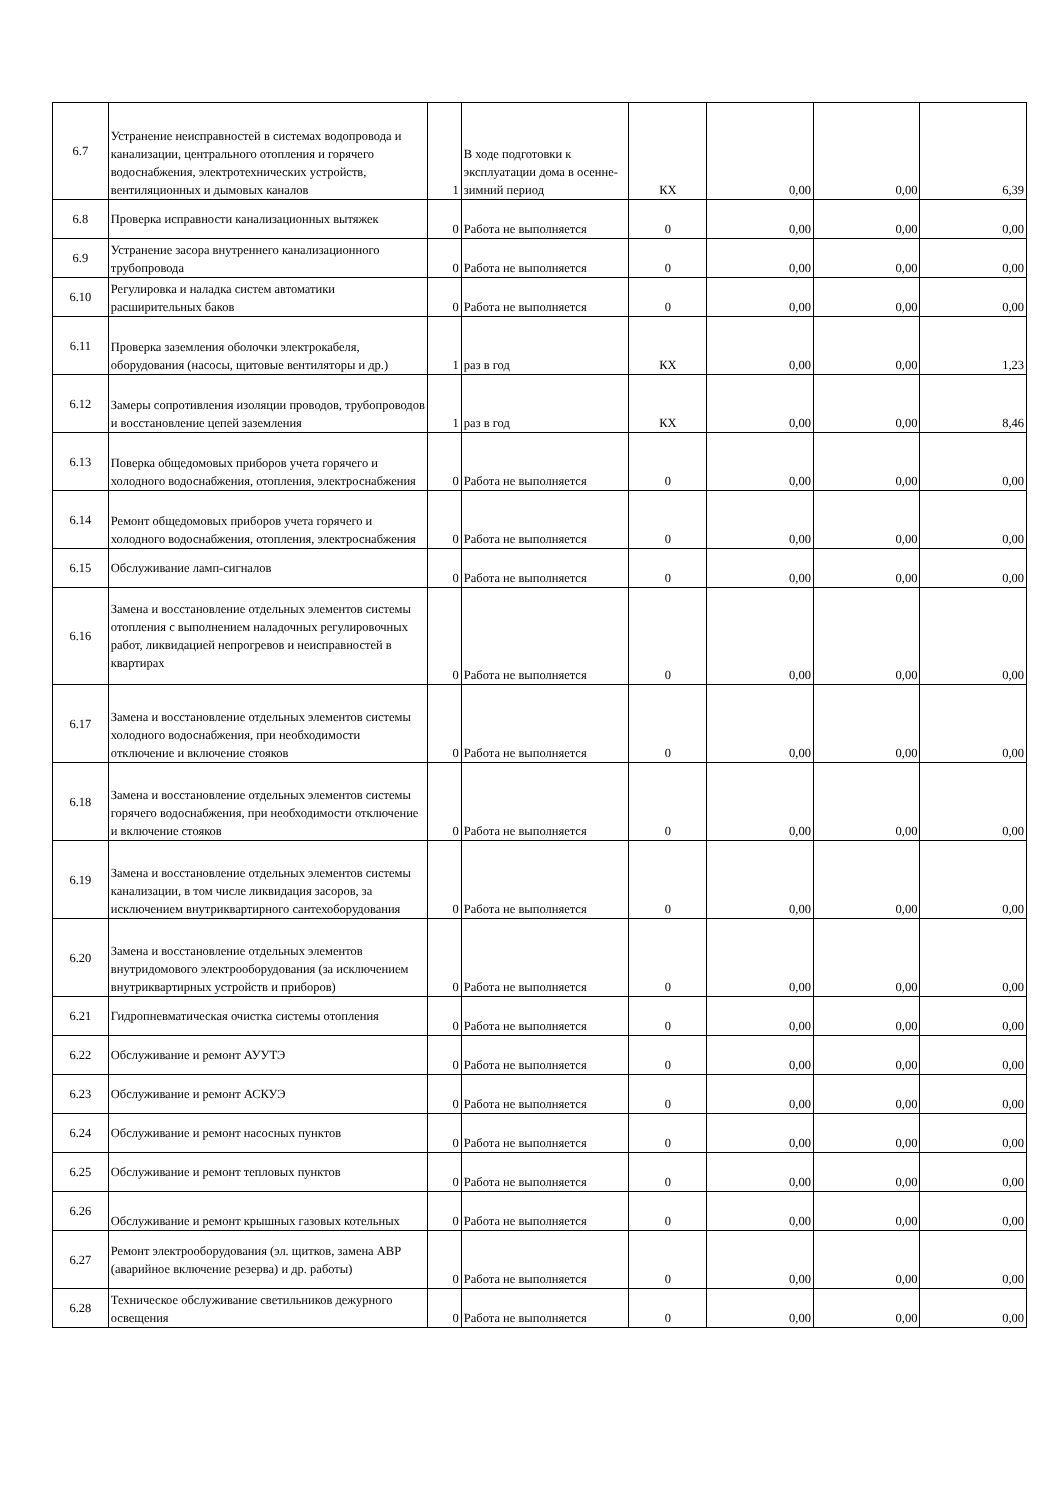| 6.7 | Устранение неисправностей в системах водопровода и канализации, центрального отопления и горячего водоснабжения, электротехнических устройств, вентиляционных и дымовых каналов | 1 | В ходе подготовки к эксплуатации дома в осенне-зимний период | КХ | 0,00 | 0,00 | 6,39 |
| 6.8 | Проверка исправности канализационных вытяжек | 0 | Работа не выполняется | 0 | 0,00 | 0,00 | 0,00 |
| 6.9 | Устранение засора внутреннего канализационного трубопровода | 0 | Работа не выполняется | 0 | 0,00 | 0,00 | 0,00 |
| 6.10 | Регулировка и наладка систем автоматики расширительных баков | 0 | Работа не выполняется | 0 | 0,00 | 0,00 | 0,00 |
| 6.11 | Проверка заземления оболочки электрокабеля, оборудования (насосы, щитовые вентиляторы и др.) | 1 | раз в год | КХ | 0,00 | 0,00 | 1,23 |
| 6.12 | Замеры сопротивления изоляции проводов, трубопроводов и восстановление цепей заземления | 1 | раз в год | КХ | 0,00 | 0,00 | 8,46 |
| 6.13 | Поверка общедомовых приборов учета горячего и холодного водоснабжения, отопления, электроснабжения | 0 | Работа не выполняется | 0 | 0,00 | 0,00 | 0,00 |
| 6.14 | Ремонт общедомовых приборов учета горячего и холодного водоснабжения, отопления, электроснабжения | 0 | Работа не выполняется | 0 | 0,00 | 0,00 | 0,00 |
| 6.15 | Обслуживание ламп-сигналов | 0 | Работа не выполняется | 0 | 0,00 | 0,00 | 0,00 |
| 6.16 | Замена и восстановление отдельных элементов системы отопления с выполнением наладочных регулировочных работ, ликвидацией непрогревов и неисправностей в квартирах | 0 | Работа не выполняется | 0 | 0,00 | 0,00 | 0,00 |
| 6.17 | Замена и восстановление отдельных элементов системы холодного водоснабжения, при необходимости отключение и включение стояков | 0 | Работа не выполняется | 0 | 0,00 | 0,00 | 0,00 |
| 6.18 | Замена и восстановление отдельных элементов системы горячего водоснабжения, при необходимости отключение и включение стояков | 0 | Работа не выполняется | 0 | 0,00 | 0,00 | 0,00 |
| 6.19 | Замена и восстановление отдельных элементов системы канализации, в том числе ликвидация засоров, за исключением внутриквартирного сантехоборудования | 0 | Работа не выполняется | 0 | 0,00 | 0,00 | 0,00 |
| 6.20 | Замена и восстановление отдельных элементов внутридомового электрооборудования (за исключением внутриквартирных устройств и приборов) | 0 | Работа не выполняется | 0 | 0,00 | 0,00 | 0,00 |
| 6.21 | Гидропневматическая очистка системы отопления | 0 | Работа не выполняется | 0 | 0,00 | 0,00 | 0,00 |
| 6.22 | Обслуживание и ремонт АУУТЭ | 0 | Работа не выполняется | 0 | 0,00 | 0,00 | 0,00 |
| 6.23 | Обслуживание и ремонт АСКУЭ | 0 | Работа не выполняется | 0 | 0,00 | 0,00 | 0,00 |
| 6.24 | Обслуживание и ремонт насосных пунктов | 0 | Работа не выполняется | 0 | 0,00 | 0,00 | 0,00 |
| 6.25 | Обслуживание и ремонт тепловых пунктов | 0 | Работа не выполняется | 0 | 0,00 | 0,00 | 0,00 |
| 6.26 | Обслуживание и ремонт крышных газовых котельных | 0 | Работа не выполняется | 0 | 0,00 | 0,00 | 0,00 |
| 6.27 | Ремонт электрооборудования (эл. щитков, замена АВР (аварийное включение резерва) и др. работы) | 0 | Работа не выполняется | 0 | 0,00 | 0,00 | 0,00 |
| 6.28 | Техническое обслуживание светильников дежурного освещения | 0 | Работа не выполняется | 0 | 0,00 | 0,00 | 0,00 |